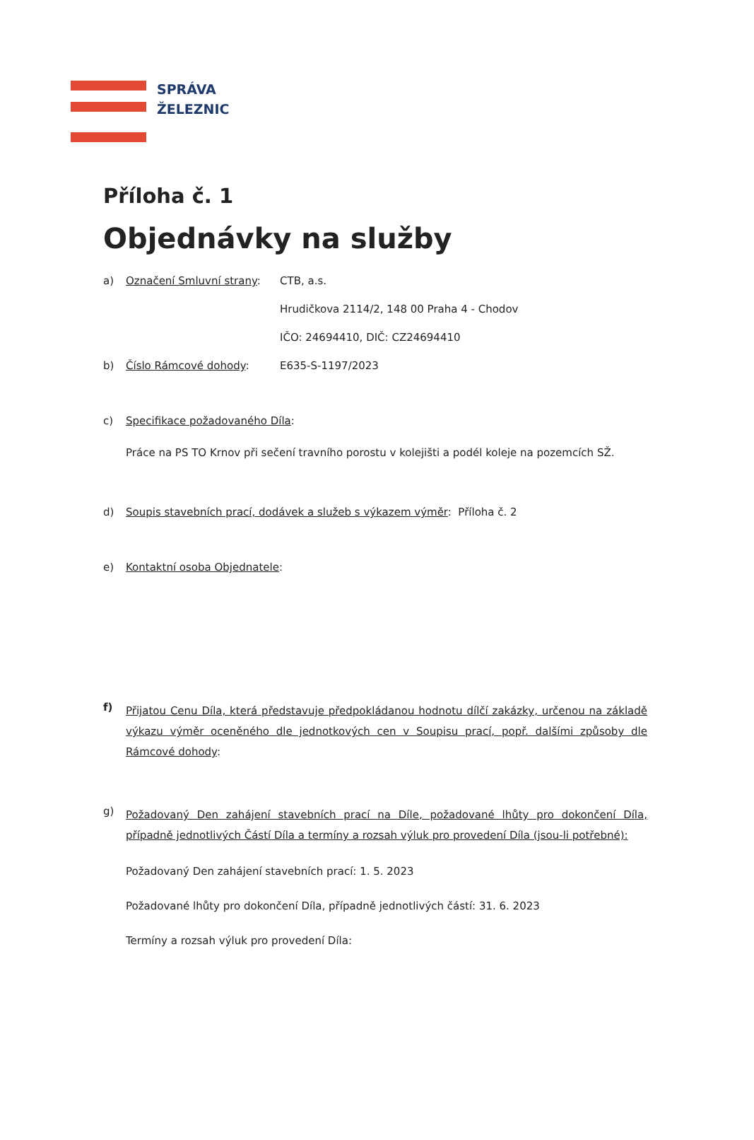SPRÁVA
ŽELEZNIC
Příloha č. 1
Objednávky na služby
a) Označení Smluvní strany: CTB, a.s.
Hrudičkova 2114/2, 148 00 Praha 4 - Chodov
IČO: 24694410, DIČ: CZ24694410
b) Číslo Rámcové dohody: E635-S-1197/2023
c) Specifikace požadovaného Díla:
Práce na PS TO Krnov při sečení travního porostu v kolejišti a podél koleje na pozemcích SŽ.
d) Soupis stavebních prací, dodávek a služeb s výkazem výměr: Příloha č. 2
e) Kontaktní osoba Objednatele:
f) Přijatou Cenu Díla, která představuje předpokládanou hodnotu dílčí zakázky, určenou na základě výkazu výměr oceněného dle jednotkových cen v Soupisu prací, popř. dalšími způsoby dle Rámcové dohody:
g) Požadovaný Den zahájení stavebních prací na Díle, požadované lhůty pro dokončení Díla, případně jednotlivých Částí Díla a termíny a rozsah výluk pro provedení Díla (jsou-li potřebné):
Požadovaný Den zahájení stavebních prací: 1. 5. 2023
Požadované lhůty pro dokončení Díla, případně jednotlivých částí: 31. 6. 2023
Termíny a rozsah výluk pro provedení Díla: